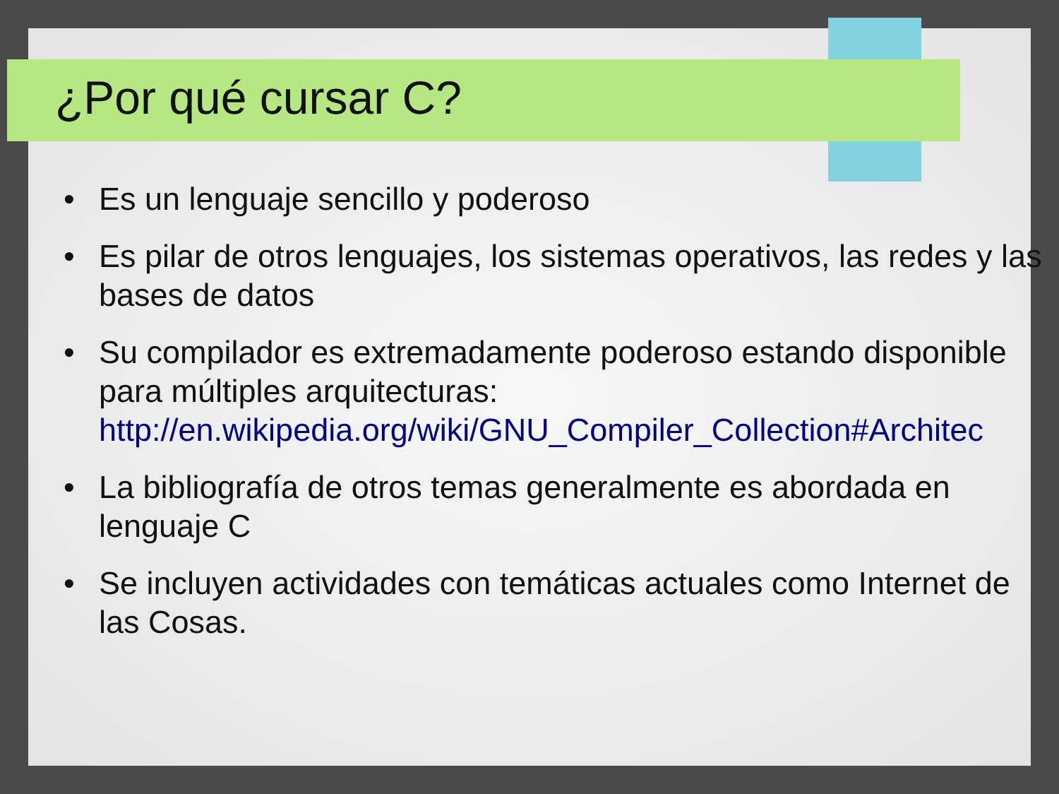¿Por qué cursar C?
• Es un lenguaje sencillo y poderoso
• Es pilar de otros lenguajes, los sistemas operativos, las redes y las bases de datos
• Su compilador es extremadamente poderoso estando disponible para múltiples arquitecturas:
http://en.wikipedia.org/wiki/GNU_Compiler_Collection#Architec
• La bibliografía de otros temas generalmente es abordada en lenguaje C
• Se incluyen actividades con temáticas actuales como Internet de las Cosas.